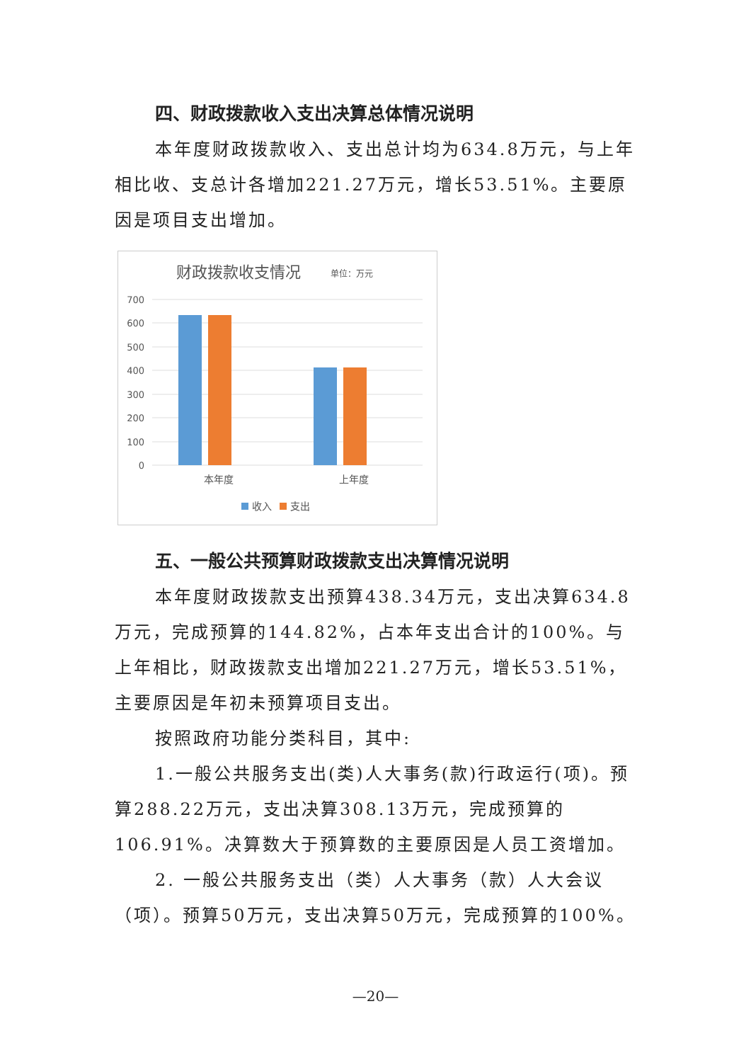四、财政拨款收入支出决算总体情况说明
本年度财政拨款收入、支出总计均为634.8万元，与上年相比收、支总计各增加221.27万元，增长53.51%。主要原因是项目支出增加。
财政拨款收支情况
单位：万元
700
600
500
400
300
200
100
0
本年度
上年度
收入
支出
五、一般公共预算财政拨款支出决算情况说明
本年度财政拨款支出预算438.34万元，支出决算634.8万元，完成预算的144.82%，占本年支出合计的100%。与上年相比，财政拨款支出增加221.27万元，增长53.51%，主要原因是年初未预算项目支出。
按照政府功能分类科目，其中:
1.一般公共服务支出(类)人大事务(款)行政运行(项)。预算288.22万元，支出决算308.13万元，完成预算的106.91%。决算数大于预算数的主要原因是人员工资增加。
2. 一般公共服务支出（类）人大事务（款）人大会议（项）。预算50万元，支出决算50万元，完成预算的100%。
—20—